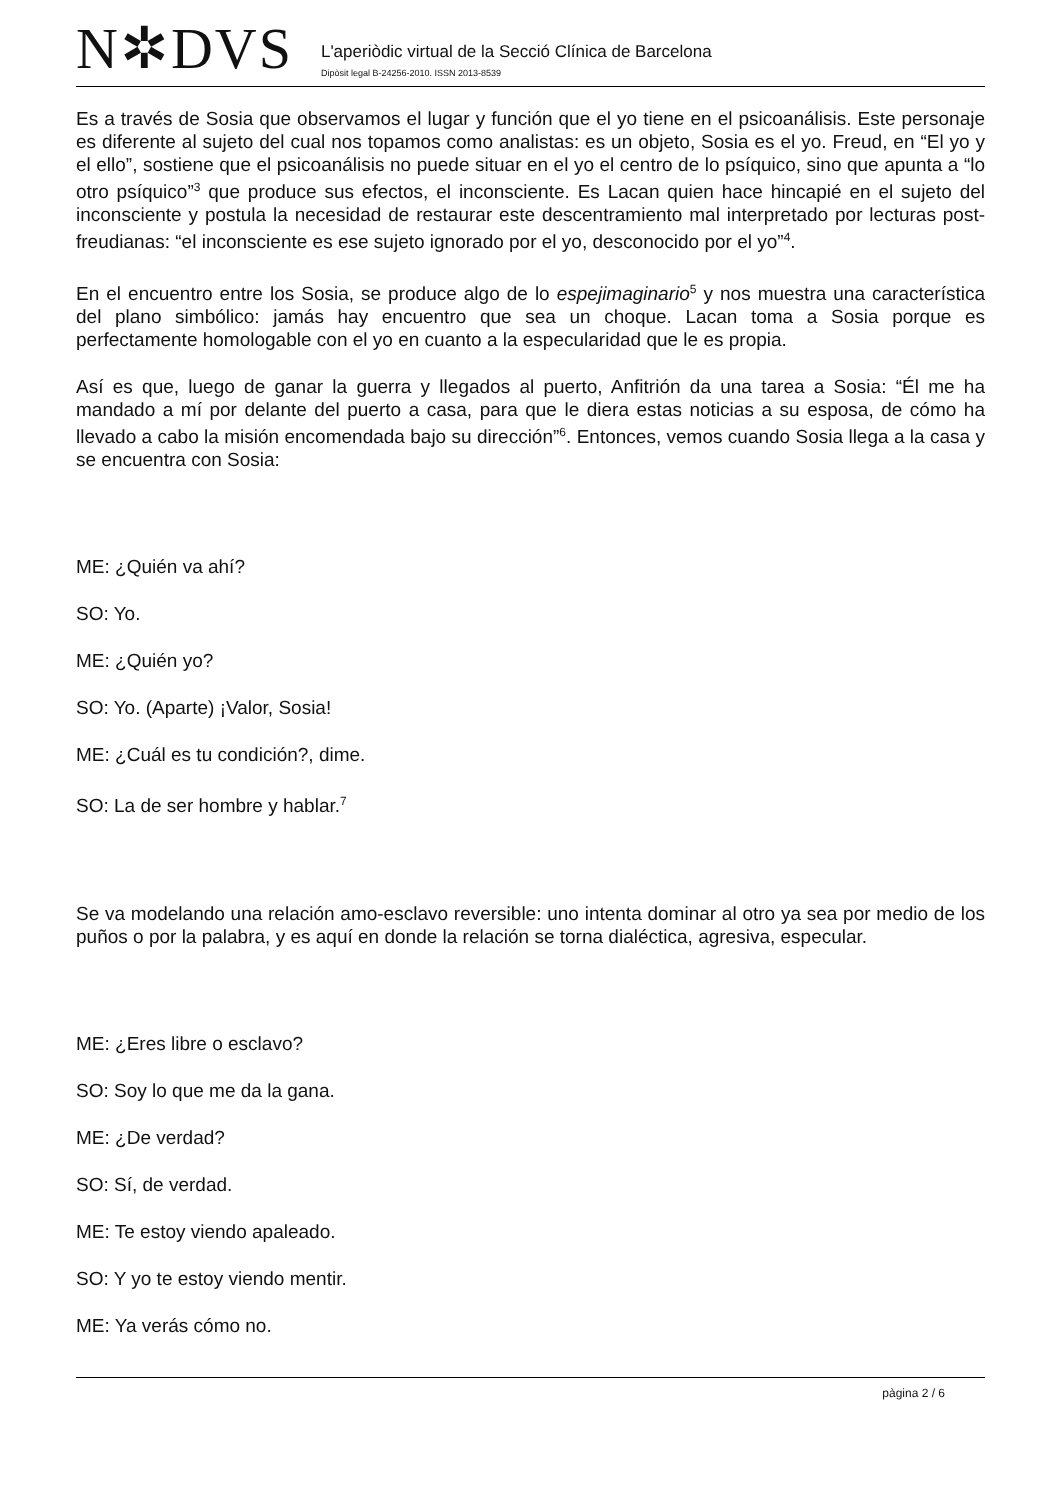N✲DVS
L'aperiòdic virtual de la Secció Clínica de Barcelona
Dipòsit legal B-24256-2010. ISSN 2013-8539
Es a través de Sosia que observamos el lugar y función que el yo tiene en el psicoanálisis. Este personaje es diferente al sujeto del cual nos topamos como analistas: es un objeto, Sosia es el yo. Freud, en “El yo y el ello”, sostiene que el psicoanálisis no puede situar en el yo el centro de lo psíquico, sino que apunta a “lo otro psíquico”<sup>3</sup> que produce sus efectos, el inconsciente. Es Lacan quien hace hincapié en el sujeto del inconsciente y postula la necesidad de restaurar este descentramiento mal interpretado por lecturas post-freudianas: “el inconsciente es ese sujeto ignorado por el yo, desconocido por el yo”<sup>4</sup>.
En el encuentro entre los Sosia, se produce algo de lo espejimaginario<sup>5</sup> y nos muestra una característica del plano simbólico: jamás hay encuentro que sea un choque. Lacan toma a Sosia porque es perfectamente homologable con el yo en cuanto a la especularidad que le es propia.
Así es que, luego de ganar la guerra y llegados al puerto, Anfitrión da una tarea a Sosia: “Él me ha mandado a mí por delante del puerto a casa, para que le diera estas noticias a su esposa, de cómo ha llevado a cabo la misión encomendada bajo su dirección”<sup>6</sup>. Entonces, vemos cuando Sosia llega a la casa y se encuentra con Sosia:
ME: ¿Quién va ahí?
SO: Yo.
ME: ¿Quién yo?
SO: Yo. (Aparte) ¡Valor, Sosia!
ME: ¿Cuál es tu condición?, dime.
SO: La de ser hombre y hablar.<sup>7</sup>
Se va modelando una relación amo-esclavo reversible: uno intenta dominar al otro ya sea por medio de los puños o por la palabra, y es aquí en donde la relación se torna dialéctica, agresiva, especular.
ME: ¿Eres libre o esclavo?
SO: Soy lo que me da la gana.
ME: ¿De verdad?
SO: Sí, de verdad.
ME: Te estoy viendo apaleado.
SO: Y yo te estoy viendo mentir.
ME: Ya verás cómo no.
pàgina 2 / 6